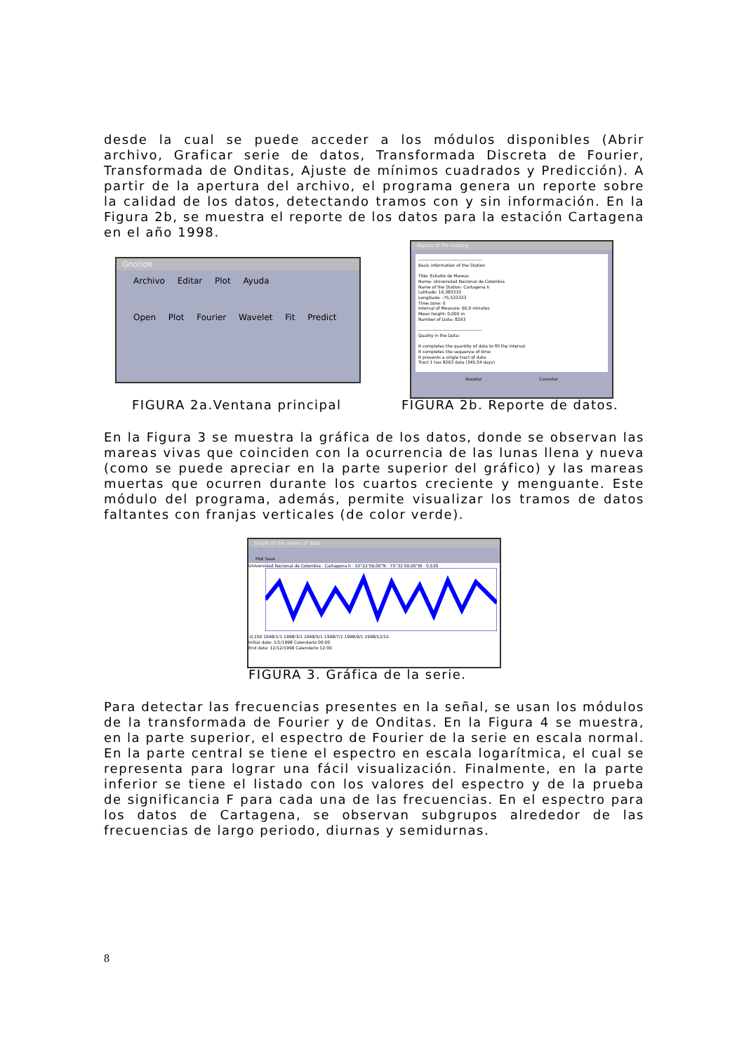desde la cual se puede acceder a los módulos disponibles (Abrir archivo, Graficar serie de datos, Transformada Discreta de Fourier, Transformada de Onditas, Ajuste de mínimos cuadrados y Predicción). A partir de la apertura del archivo, el programa genera un reporte sobre la calidad de los datos, detectando tramos con y sin información. En la Figura 2b, se muestra el reporte de los datos para la estación Cartagena en el año 1998.
Gnotide
Archivo Editar Plot Ayuda
Open Plot Fourier Wavelet Fit Predict
FIGURA 2a.Ventana principal
Report of file reading
------------------------------------------
Basic information of the Station
Title: Estudio de Mareas
Name: Universdad Nacional de Colombia
Name of the Station: Cartagena h
Latitude: 10,383333
Longitude: -75,533333
Time zone: 0
Interval of Measure: 60,0 minutos
Mean height: 0,000 m
Number of Data: 8293
------------------------------------------
Quality in the Data:
It completes the quantity of data to fill the interval
It completes the sequence of time
It presents a single tract of data
Tract 1 has 8293 data (345,54 days)
Aceptar Cancelar
FIGURA 2b. Reporte de datos.
En la Figura 3 se muestra la gráfica de los datos, donde se observan las mareas vivas que coinciden con la ocurrencia de las lunas llena y nueva (como se puede apreciar en la parte superior del gráfico) y las mareas muertas que ocurren durante los cuartos creciente y menguante. Este módulo del programa, además, permite visualizar los tramos de datos faltantes con franjas verticales (de color verde).
Graph of the series of data
Plot Save
Universidad Nacional de Colombia · Cartagena h · 10°22'59,00"N · 75°31'59,00"W · 0,530
-0,150 1998/1/1 1998/3/1 1998/5/1 1998/7/1 1998/9/1 1998/12/12
Initial date: 1/1/1998 Calendario 00:00
End date: 12/12/1998 Calendario 12:00
FIGURA 3. Gráfica de la serie.
Para detectar las frecuencias presentes en la señal, se usan los módulos de la transformada de Fourier y de Onditas. En la Figura 4 se muestra, en la parte superior, el espectro de Fourier de la serie en escala normal. En la parte central se tiene el espectro en escala logarítmica, el cual se representa para lograr una fácil visualización. Finalmente, en la parte inferior se tiene el listado con los valores del espectro y de la prueba de significancia F para cada una de las frecuencias. En el espectro para los datos de Cartagena, se observan subgrupos alrededor de las frecuencias de largo periodo, diurnas y semidurnas.
8